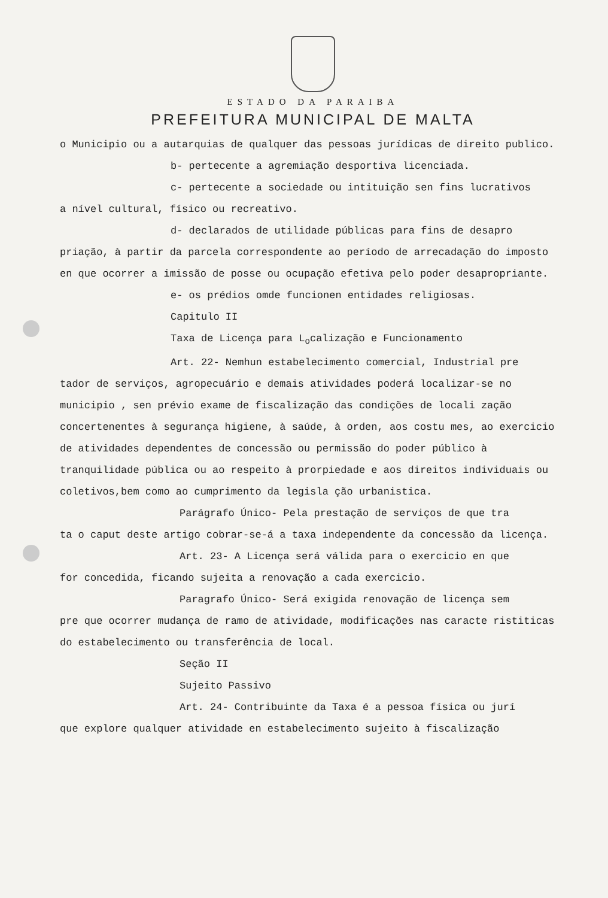ESTADO DA PARAIBA
PREFEITURA MUNICIPAL DE MALTA
o Municipio ou a autarquias de qualquer das pessoas jurídicas de direito publico.
b- pertecente a agremiação desportiva licenciada.
c- pertecente a sociedade ou intituição sen fins lucrativos
a nível cultural, físico ou recreativo.
d- declarados de utilidade públicas para fins de desapro
priação, à partir da parcela correspondente ao período de arrecadação do imposto en que ocorrer a imissão de posse ou ocupação efetiva pelo poder desapropriante.
e- os prédios omde funcionen entidades religiosas.
Capitulo II
Taxa de Licença para L<sub>o</sub>calização e Funcionamento
Art. 22- Nemhun estabelecimento comercial, Industrial pre
tador de serviços, agropecuário e demais atividades poderá localizar-se no municipio , sen prévio exame de fiscalização das condições de locali zação concertenentes à segurança higiene, à saúde, à orden, aos costu mes, ao exercicio de atividades dependentes de concessão ou permissão do poder público à tranquilidade pública ou ao respeito à prorpiedade e aos direitos individuais ou coletivos,bem como ao cumprimento da legisla ção urbanistica.
Parágrafo Único- Pela prestação de serviços de que tra
ta o caput deste artigo cobrar-se-á a taxa independente da concessão da licença.
Art. 23- A Licença será válida para o exercicio en que
for concedida, ficando sujeita a renovação a cada exercicio.
Paragrafo Único- Será exigida renovação de licença sem
pre que ocorrer mudança de ramo de atividade, modificações nas caracte ristiticas do estabelecimento ou transferência de local.
Seção II
Sujeito Passivo
Art. 24- Contribuinte da Taxa é a pessoa física ou jurí
que explore qualquer atividade en estabelecimento sujeito à fiscalização